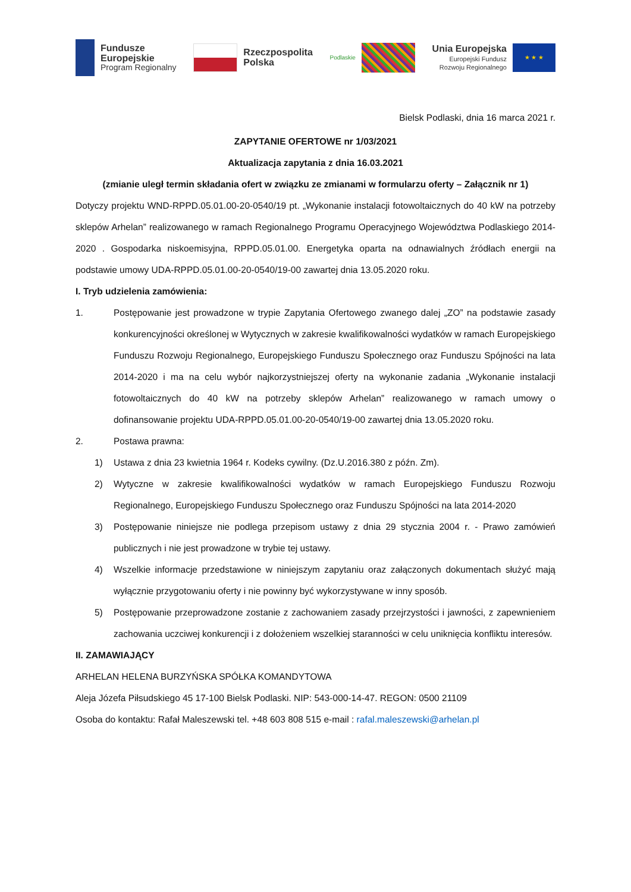Fundusze
Europejskie
Program Regionalny
Rzeczpospolita
Polska
Podlaskie
Unia Europejska
Europejski Fundusz
Rozwoju Regionalnego
★ ★ ★
Bielsk Podlaski, dnia 16 marca 2021 r.
ZAPYTANIE OFERTOWE nr 1/03/2021
Aktualizacja zapytania z dnia 16.03.2021
(zmianie uległ termin składania ofert w związku ze zmianami w formularzu oferty – Załącznik nr 1)
Dotyczy projektu WND-RPPD.05.01.00-20-0540/19 pt. „Wykonanie instalacji fotowoltaicznych do 40 kW na potrzeby sklepów Arhelan” realizowanego w ramach Regionalnego Programu Operacyjnego Województwa Podlaskiego 2014-2020 . Gospodarka niskoemisyjna, RPPD.05.01.00. Energetyka oparta na odnawialnych źródłach energii na podstawie umowy UDA-RPPD.05.01.00-20-0540/19-00 zawartej dnia 13.05.2020 roku.
I. Tryb udzielenia zamówienia:
1. Postępowanie jest prowadzone w trypie Zapytania Ofertowego zwanego dalej „ZO” na podstawie zasady konkurencyjności określonej w Wytycznych w zakresie kwalifikowalności wydatków w ramach Europejskiego Funduszu Rozwoju Regionalnego, Europejskiego Funduszu Społecznego oraz Funduszu Spójności na lata 2014-2020 i ma na celu wybór najkorzystniejszej oferty na wykonanie zadania „Wykonanie instalacji fotowoltaicznych do 40 kW na potrzeby sklepów Arhelan” realizowanego w ramach umowy o dofinansowanie projektu UDA-RPPD.05.01.00-20-0540/19-00 zawartej dnia 13.05.2020 roku.
2. Postawa prawna:
1) Ustawa z dnia 23 kwietnia 1964 r. Kodeks cywilny. (Dz.U.2016.380 z późn. Zm).
2) Wytyczne w zakresie kwalifikowalności wydatków w ramach Europejskiego Funduszu Rozwoju Regionalnego, Europejskiego Funduszu Społecznego oraz Funduszu Spójności na lata 2014-2020
3) Postępowanie niniejsze nie podlega przepisom ustawy z dnia 29 stycznia 2004 r. - Prawo zamówień publicznych i nie jest prowadzone w trybie tej ustawy.
4) Wszelkie informacje przedstawione w niniejszym zapytaniu oraz załączonych dokumentach służyć mają wyłącznie przygotowaniu oferty i nie powinny być wykorzystywane w inny sposób.
5) Postępowanie przeprowadzone zostanie z zachowaniem zasady przejrzystości i jawności, z zapewnieniem zachowania uczciwej konkurencji i z dołożeniem wszelkiej staranności w celu uniknięcia konfliktu interesów.
II. ZAMAWIAJĄCY
ARHELAN HELENA BURZYŃSKA SPÓŁKA KOMANDYTOWA
Aleja Józefa Piłsudskiego 45 17-100 Bielsk Podlaski. NIP: 543-000-14-47. REGON: 0500 21109
Osoba do kontaktu: Rafał Maleszewski tel. +48 603 808 515 e-mail : rafal.maleszewski@arhelan.pl